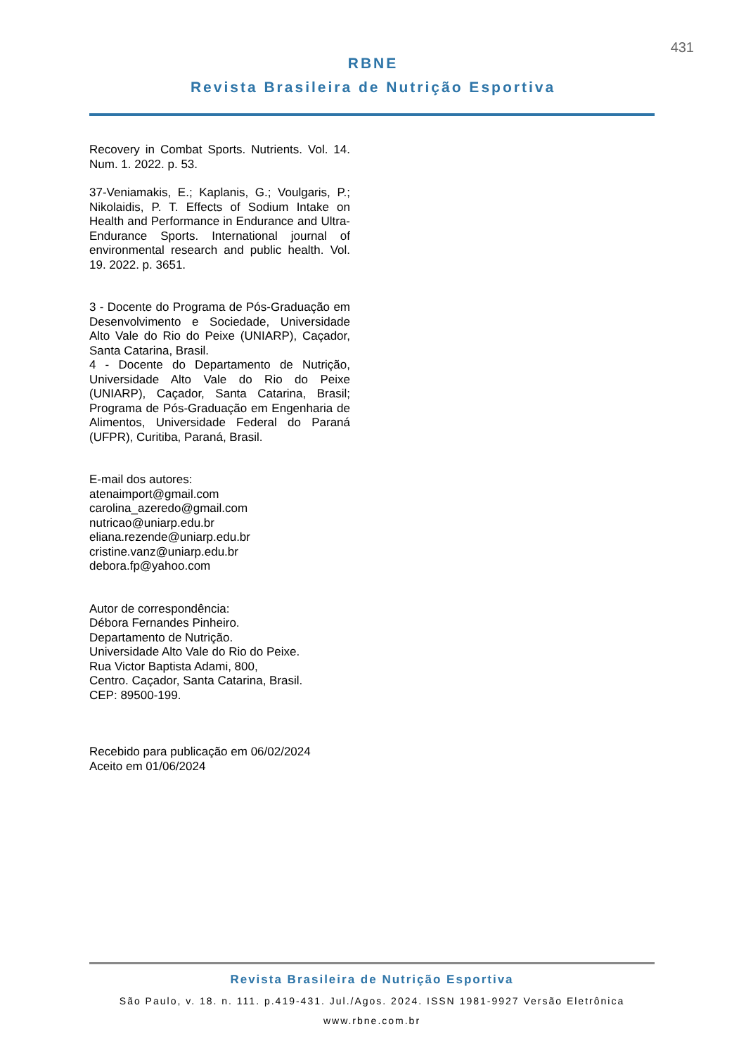431
RBNE
Revista Brasileira de Nutrição Esportiva
Recovery in Combat Sports. Nutrients. Vol. 14. Num. 1. 2022. p. 53.
37-Veniamakis, E.; Kaplanis, G.; Voulgaris, P.; Nikolaidis, P. T. Effects of Sodium Intake on Health and Performance in Endurance and Ultra-Endurance Sports. International journal of environmental research and public health. Vol. 19. 2022. p. 3651.
3 - Docente do Programa de Pós-Graduação em Desenvolvimento e Sociedade, Universidade Alto Vale do Rio do Peixe (UNIARP), Caçador, Santa Catarina, Brasil.
4 - Docente do Departamento de Nutrição, Universidade Alto Vale do Rio do Peixe (UNIARP), Caçador, Santa Catarina, Brasil; Programa de Pós-Graduação em Engenharia de Alimentos, Universidade Federal do Paraná (UFPR), Curitiba, Paraná, Brasil.
E-mail dos autores:
atenaimport@gmail.com
carolina_azeredo@gmail.com
nutricao@uniarp.edu.br
eliana.rezende@uniarp.edu.br
cristine.vanz@uniarp.edu.br
debora.fp@yahoo.com
Autor de correspondência:
Débora Fernandes Pinheiro.
Departamento de Nutrição.
Universidade Alto Vale do Rio do Peixe.
Rua Victor Baptista Adami, 800,
Centro. Caçador, Santa Catarina, Brasil.
CEP: 89500-199.
Recebido para publicação em 06/02/2024
Aceito em 01/06/2024
Revista Brasileira de Nutrição Esportiva
São Paulo, v. 18. n. 111. p.419-431. Jul./Agos. 2024. ISSN 1981-9927 Versão Eletrônica
www.rbne.com.br